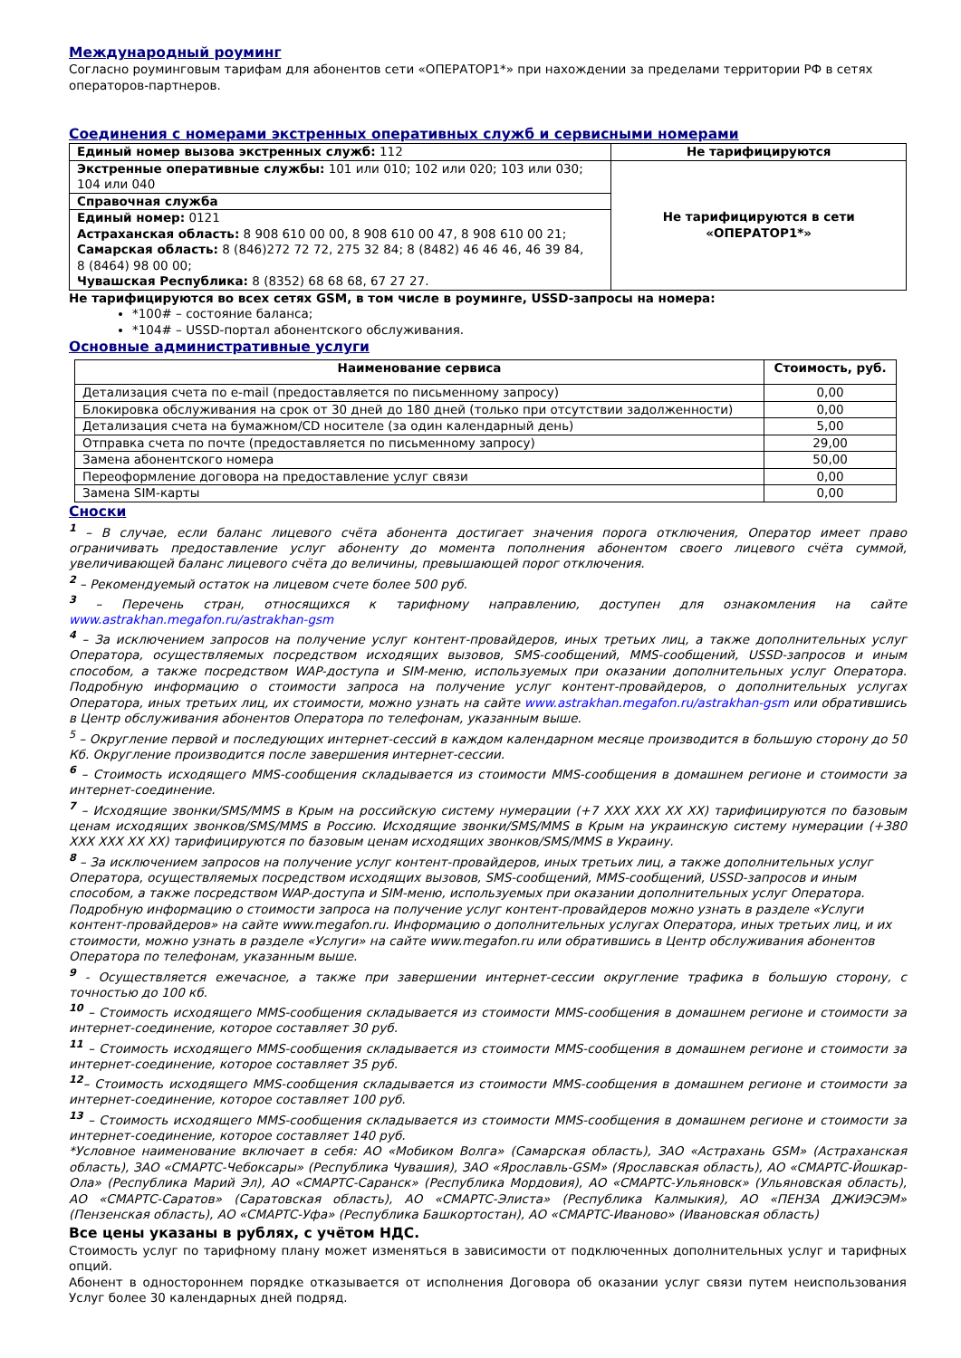Международный роуминг
Согласно роуминговым тарифам для абонентов сети «ОПЕРАТОР1*» при нахождении за пределами территории РФ в сетях операторов-партнеров.
Соединения с номерами экстренных оперативных служб и сервисными номерами
| Единый номер вызова экстренных служб: 112 | Не тарифицируются |
| Экстренные оперативные службы: 101 или 010; 102 или 020; 103 или 030; 104 или 040 | Не тарифицируются в сети «ОПЕРАТОР1*» |
| Справочная служба | |
| Единый номер: 0121 Астраханская область: 8 908 610 00 00, 8 908 610 00 47, 8 908 610 00 21; Самарская область: 8 (846)272 72 72, 275 32 84; 8 (8482) 46 46 46, 46 39 84, 8 (8464) 98 00 00; Чувашская Республика: 8 (8352) 68 68 68, 67 27 27. | |
Не тарифицируются во всех сетях GSM, в том числе в роуминге, USSD-запросы на номера:
*100# – состояние баланса;
*104# – USSD-портал абонентского обслуживания.
Основные административные услуги
| Наименование сервиса | Стоимость, руб. |
| --- | --- |
| Детализация счета по e-mail (предоставляется по письменному запросу) | 0,00 |
| Блокировка обслуживания на срок от 30 дней до 180 дней (только при отсутствии задолженности) | 0,00 |
| Детализация счета на бумажном/CD носителе (за один календарный день) | 5,00 |
| Отправка счета по почте (предоставляется по письменному запросу) | 29,00 |
| Замена абонентского номера | 50,00 |
| Переоформление договора на предоставление услуг связи | 0,00 |
| Замена SIM-карты | 0,00 |
Сноски
<sup>1</sup> – В случае, если баланс лицевого счёта абонента достигает значения порога отключения, Оператор имеет право ограничивать предоставление услуг абоненту до момента пополнения абонентом своего лицевого счёта суммой, увеличивающей баланс лицевого счёта до величины, превышающей порог отключения.
<sup>2</sup> – Рекомендуемый остаток на лицевом счете более 500 руб.
<sup>3</sup> – Перечень стран, относящихся к тарифному направлению, доступен для ознакомления на сайте www.astrakhan.megafon.ru/astrakhan-gsm
<sup>4</sup> – За исключением запросов на получение услуг контент-провайдеров, иных третьих лиц, а также дополнительных услуг Оператора, осуществляемых посредством исходящих вызовов, SMS-сообщений, MMS-сообщений, USSD-запросов и иным способом, а также посредством WAP-доступа и SIM-меню, используемых при оказании дополнительных услуг Оператора. Подробную информацию о стоимости запроса на получение услуг контент-провайдеров, о дополнительных услугах Оператора, иных третьих лиц, их стоимости, можно узнать на сайте www.astrakhan.megafon.ru/astrakhan-gsm или обратившись в Центр обслуживания абонентов Оператора по телефонам, указанным выше.
<sup>5</sup> – Округление первой и последующих интернет-сессий в каждом календарном месяце производится в большую сторону до 50 Кб. Округление производится после завершения интернет-сессии.
<sup>6</sup> – Стоимость исходящего MMS-сообщения складывается из стоимости MMS-сообщения в домашнем регионе и стоимости за интернет-соединение.
<sup>7</sup> – Исходящие звонки/SMS/MMS в Крым на российскую систему нумерации (+7 ХХХ ХХХ ХХ ХХ) тарифицируются по базовым ценам исходящих звонков/SMS/MMS в Россию. Исходящие звонки/SMS/MMS в Крым на украинскую систему нумерации (+380 ХХХ ХХХ ХХ ХХ) тарифицируются по базовым ценам исходящих звонков/SMS/MMS в Украину.
<sup>8</sup> – За исключением запросов на получение услуг контент-провайдеров, иных третьих лиц, а также дополнительных услуг Оператора, осуществляемых посредством исходящих вызовов, SMS-сообщений, MMS-сообщений, USSD-запросов и иным способом, а также посредством WAP-доступа и SIM-меню, используемых при оказании дополнительных услуг Оператора. Подробную информацию о стоимости запроса на получение услуг контент-провайдеров можно узнать в разделе «Услуги контент-провайдеров» на сайте www.megafon.ru. Информацию о дополнительных услугах Оператора, иных третьих лиц, и их стоимости, можно узнать в разделе «Услуги» на сайте www.megafon.ru или обратившись в Центр обслуживания абонентов Оператора по телефонам, указанным выше.
<sup>9</sup> - Осуществляется ежечасное, а также при завершении интернет-сессии округление трафика в большую сторону, с точностью до 100 кб.
<sup>10</sup> – Стоимость исходящего MMS-сообщения складывается из стоимости MMS-сообщения в домашнем регионе и стоимости за интернет-соединение, которое составляет 30 руб.
<sup>11</sup> – Стоимость исходящего MMS-сообщения складывается из стоимости MMS-сообщения в домашнем регионе и стоимости за интернет-соединение, которое составляет 35 руб.
<sup>12</sup>– Стоимость исходящего MMS-сообщения складывается из стоимости MMS-сообщения в домашнем регионе и стоимости за интернет-соединение, которое составляет 100 руб.
<sup>13</sup> – Стоимость исходящего MMS-сообщения складывается из стоимости MMS-сообщения в домашнем регионе и стоимости за интернет-соединение, которое составляет 140 руб.
*Условное наименование включает в себя: АО «Мобиком Волга» (Самарская область), ЗАО «Астрахань GSM» (Астраханская область), ЗАО «СМАРТС-Чебоксары» (Республика Чувашия), ЗАО «Ярославль-GSM» (Ярославская область), АО «СМАРТС-Йошкар-Ола» (Республика Марий Эл), АО «СМАРТС-Саранск» (Республика Мордовия), АО «СМАРТС-Ульяновск» (Ульяновская область), АО «СМАРТС-Саратов» (Саратовская область), АО «СМАРТС-Элиста» (Республика Калмыкия), АО «ПЕНЗА ДЖИЭСЭМ» (Пензенская область), АО «СМАРТС-Уфа» (Республика Башкортостан), АО «СМАРТС-Иваново» (Ивановская область)
Все цены указаны в рублях, с учётом НДС.
Стоимость услуг по тарифному плану может изменяться в зависимости от подключенных дополнительных услуг и тарифных опций.
Абонент в одностороннем порядке отказывается от исполнения Договора об оказании услуг связи путем неиспользования Услуг более 30 календарных дней подряд.